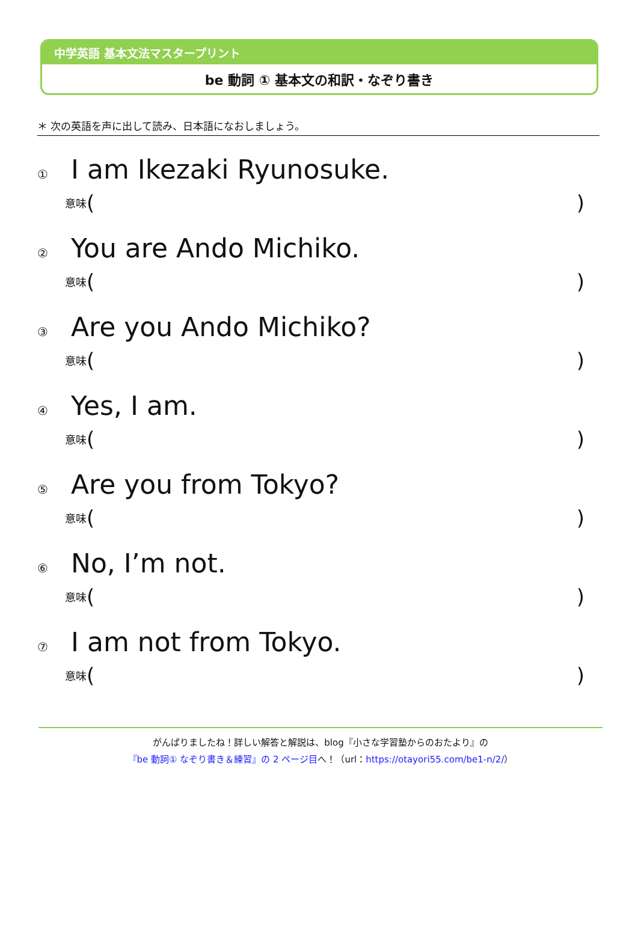中学英語 基本文法マスタープリント
be 動詞 ① 基本文の和訳・なぞり書き
＊ 次の英語を声に出して読み、日本語になおしましょう。
① I am Ikezaki Ryunosuke.
意味 ( )
② You are Ando Michiko.
意味 ( )
③ Are you Ando Michiko?
意味 ( )
④ Yes, I am.
意味 ( )
⑤ Are you from Tokyo?
意味 ( )
⑥ No, I’m not.
意味 ( )
⑦ I am not from Tokyo.
意味 ( )
がんばりましたね！詳しい解答と解説は、blog『小さな学習塾からのおたより』の
『be 動詞① なぞり書き＆練習』の 2 ページ目へ！（url：https://otayori55.com/be1-n/2/）